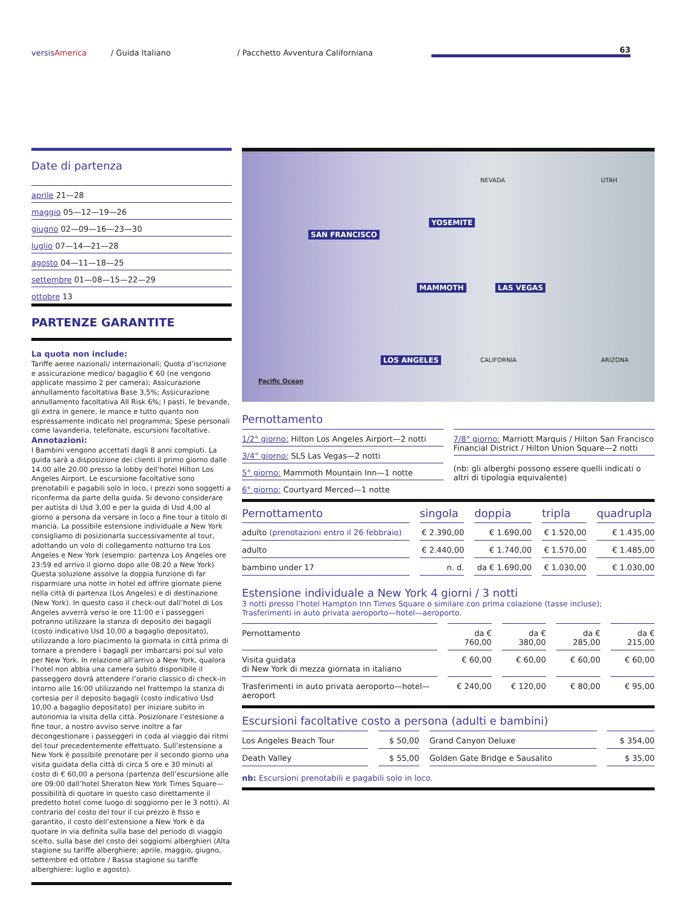versisAmerica
/ Guida Italiano
/ Pacchetto Avventura Californiana
63
Date di partenza
aprile 21—28
maggio 05—12—19—26
giugno 02—09—16—23—30
luglio 07—14—21—28
agosto 04—11—18—25
settembre 01—08—15—22—29
ottobre 13
PARTENZE GARANTITE
La quota non include:
Tariffe aeree nazionali/ internazionali; Quota d’iscrizione e assicurazione medico/ bagaglio € 60 (ne vengono applicate massimo 2 per camera); Assicurazione annullamento facoltativa Base 3,5%; Assicurazione annullamento facoltativa All Risk 6%; I pasti, le bevande, gli extra in genere, le mance e tutto quanto non espressamente indicato nel programma; Spese personali come lavanderia, telefonate, escursioni facoltative.
Annotazioni:
I Bambini vengono accettati dagli 8 anni compiuti. La guida sarà a disposizione dei clienti il primo giorno dalle 14.00 alle 20.00 presso la lobby dell’hotel Hilton Los Angeles Airport. Le escursione facoltative sono prenotabili e pagabili solo in loco, i prezzi sono soggetti a riconferma da parte della guida. Si devono considerare per autista di Usd 3,00 e per la guida di Usd 4,00 al giorno a persona da versare in loco a fine tour a titolo di mancia. La possibile estensione individuale a New York consigliamo di posizionarla successivamente al tour, adottando un volo di collegamento notturno tra Los Angeles e New York (esempio: partenza Los Angeles ore 23:59 ed arrivo il giorno dopo alle 08:20 a New York) Questa soluzione assolve la doppia funzione di far risparmiare una notte in hotel ed offrire giornate piene nella città di partenza (Los Angeles) e di destinazione (New York). In questo caso il check-out dall’hotel di Los Angeles avverrà verso le ore 11:00 e i passeggeri potranno utilizzare la stanza di deposito dei bagagli (costo indicativo Usd 10,00 a bagaglio depositato), utilizzando a loro piacimento la giornata in città prima di tornare a prendere i bagagli per imbarcarsi poi sul volo per New York. In relazione all’arrivo a New York, qualora l’hotel non abbia una camera subito disponibile il passeggero dovrà attendere l’orario classico di check-in intorno alle 16:00 utilizzando nel frattempo la stanza di cortesia per il deposito bagagli (costo indicativo Usd 10,00 a bagaglio depositato) per iniziare subito in autonomia la visita della città. Posizionare l’estesione a fine tour, a nostro avviso serve inoltre a far decongestionare i passeggeri in coda al viaggio dai ritmi del tour precedentemente effettuato. Sull’estensione a New York è possibile prenotare per il secondo giorno una visita guidata della città di circa 5 ore e 30 minuti al costo di € 60,00 a persona (partenza dell’escursione alle ore 09:00 dall’hotel Sheraton New York Times Square—possibilità di quotare in questo caso direttamente il predetto hotel come luogo di soggiorno per le 3 notti). Al contrario del costo del tour il cui prezzo è fisso e garantito, il costo dell’estensione a New York è da quotare in via definita sulla base del periodo di viaggio scelto, sulla base del costo dei soggiorni alberghieri (Alta stagione su tariffe alberghiere: aprile, maggio, giugno, settembre ed ottobre / Bassa stagione su tariffe alberghiere: luglio e agosto).
NEVADA UTAH
SAN FRANCISCO
YOSEMITE
MAMMOTH LAS VEGAS
LOS ANGELES CALIFORNIA ARIZONA
Pacific Ocean
Pernottamento
1/2° giorno: Hilton Los Angeles Airport—2 notti
3/4° giorno: SLS Las Vegas—2 notti
5° giorno: Mammoth Mountain Inn—1 notte
6° giorno: Courtyard Merced—1 notte
7/8° giorno: Marriott Marquis / Hilton San Francisco Financial District / Hilton Union Square—2 notti
(nb: gli alberghi possono essere quelli indicati o altri di tipologia equivalente)
| Pernottamento | singola | doppia | tripla | quadrupla |
| --- | --- | --- | --- | --- |
| adulto (prenotazioni entro il 26 febbraio) | € 2.390,00 | € 1.690,00 | € 1.520,00 | € 1.435,00 |
| adulto | € 2.440,00 | € 1.740,00 | € 1.570,00 | € 1.485,00 |
| bambino under 17 | n. d. | da € 1.690,00 | € 1.030,00 | € 1.030,00 |
Estensione individuale a New York 4 giorni / 3 notti
3 notti presso l’hotel Hampton Inn Times Square o similare con prima colazione (tasse incluse);
Trasferimenti in auto privata aeroporto—hotel—aeroporto.
| Pernottamento | da € 760,00 | da € 380,00 | da € 285,00 | da € 215,00 |
| Visita guidata di New York di mezza giornata in italiano | € 60,00 | € 60,00 | € 60,00 | € 60,00 |
| Trasferimenti in auto privata aeroporto—hotel—aeroport | € 240,00 | € 120,00 | € 80,00 | € 95,00 |
Escursioni facoltative costo a persona (adulti e bambini)
| Los Angeles Beach Tour | $ 50,00 | Grand Canyon Deluxe | $ 354,00 |
| Death Valley | $ 55,00 | Golden Gate Bridge e Sausalito | $ 35,00 |
nb: Escursioni prenotabili e pagabili solo in loco.